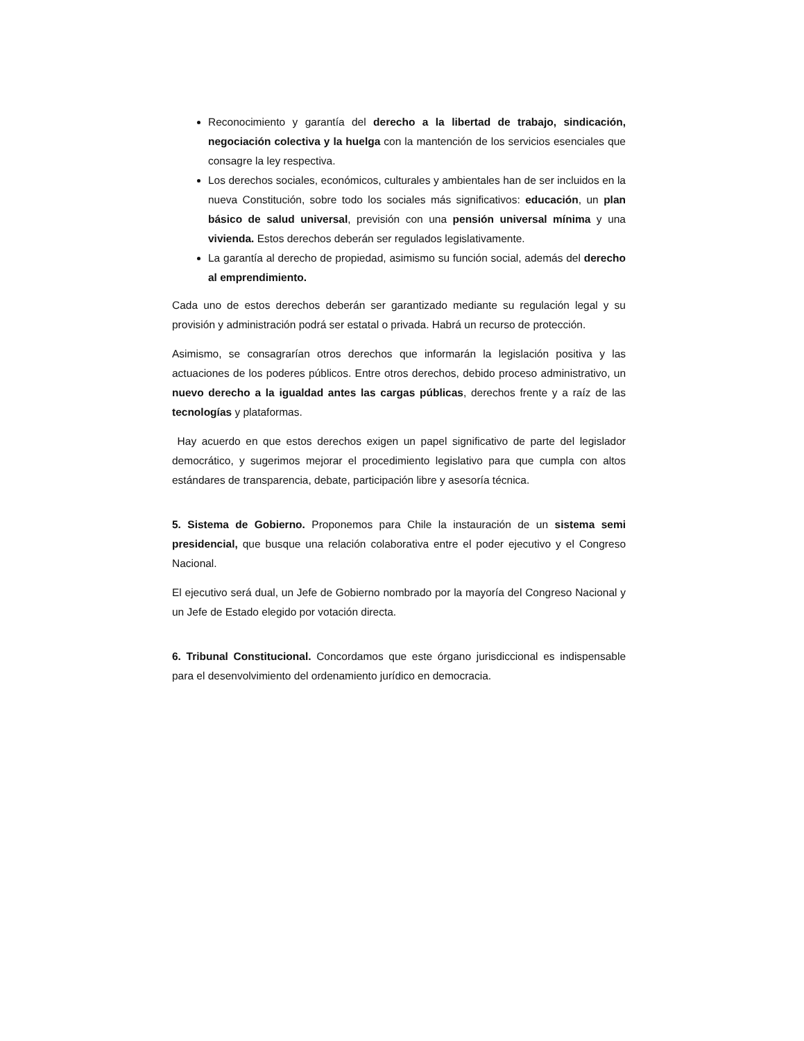Reconocimiento y garantía del derecho a la libertad de trabajo, sindicación, negociación colectiva y la huelga con la mantención de los servicios esenciales que consagre la ley respectiva.
Los derechos sociales, económicos, culturales y ambientales han de ser incluidos en la nueva Constitución, sobre todo los sociales más significativos: educación, un plan básico de salud universal, previsión con una pensión universal mínima y una vivienda. Estos derechos deberán ser regulados legislativamente.
La garantía al derecho de propiedad, asimismo su función social, además del derecho al emprendimiento.
Cada uno de estos derechos deberán ser garantizado mediante su regulación legal y su provisión y administración podrá ser estatal o privada. Habrá un recurso de protección.
Asimismo, se consagrarían otros derechos que informarán la legislación positiva y las actuaciones de los poderes públicos. Entre otros derechos, debido proceso administrativo, un nuevo derecho a la igualdad antes las cargas públicas, derechos frente y a raíz de las tecnologías y plataformas.
Hay acuerdo en que estos derechos exigen un papel significativo de parte del legislador democrático, y sugerimos mejorar el procedimiento legislativo para que cumpla con altos estándares de transparencia, debate, participación libre y asesoría técnica.
5. Sistema de Gobierno. Proponemos para Chile la instauración de un sistema semi presidencial, que busque una relación colaborativa entre el poder ejecutivo y el Congreso Nacional.
El ejecutivo será dual, un Jefe de Gobierno nombrado por la mayoría del Congreso Nacional y un Jefe de Estado elegido por votación directa.
6. Tribunal Constitucional. Concordamos que este órgano jurisdiccional es indispensable para el desenvolvimiento del ordenamiento jurídico en democracia.